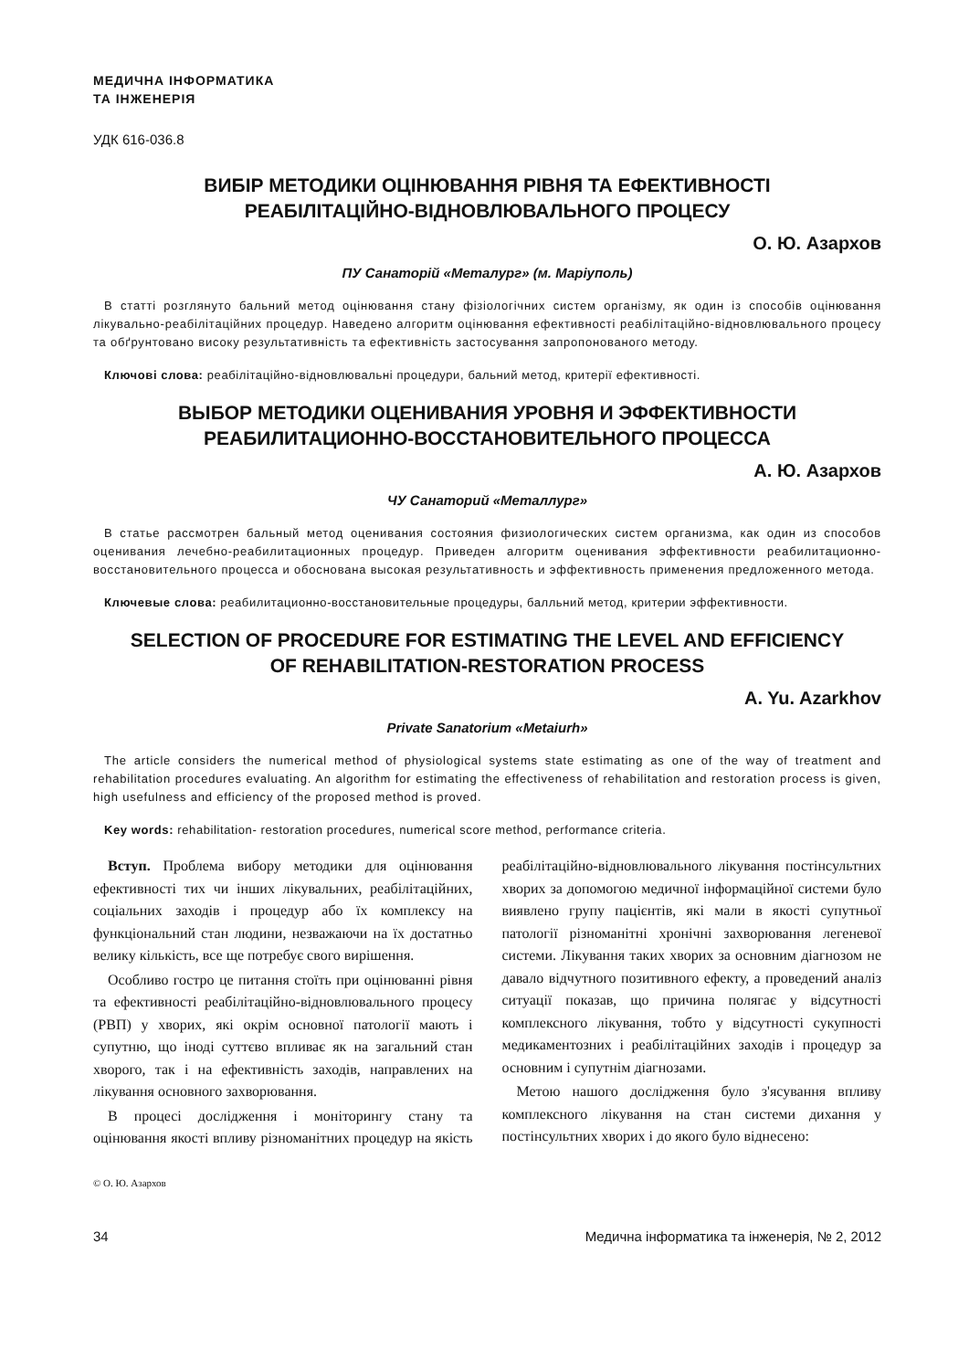МЕДИЧНА ІНФОРМАТИКА
ТА ІНЖЕНЕРІЯ
УДК 616-036.8
ВИБІР МЕТОДИКИ ОЦІНЮВАННЯ РІВНЯ ТА ЕФЕКТИВНОСТІ
РЕАБІЛІТАЦІЙНО-ВІДНОВЛЮВАЛЬНОГО ПРОЦЕСУ
О. Ю. Азархов
ПУ Санаторій «Металург» (м. Маріуполь)
В статті розглянуто бальний метод оцінювання стану фізіологічних систем організму, як один із способів оцінювання лікувально-реабілітаційних процедур. Наведено алгоритм оцінювання ефективності реабілітаційно-відновлювального процесу та обґрунтовано високу результативність та ефективність застосування запропонованого методу.
Ключові слова: реабілітаційно-відновлювальні процедури, бальний метод, критерії ефективності.
ВЫБОР МЕТОДИКИ ОЦЕНИВАНИЯ УРОВНЯ И ЭФФЕКТИВНОСТИ
РЕАБИЛИТАЦИОННО-ВОССТАНОВИТЕЛЬНОГО ПРОЦЕССА
А. Ю. Азархов
ЧУ Санаторий «Металлург»
В статье рассмотрен бальный метод оценивания состояния физиологических систем организма, как один из способов оценивания лечебно-реабилитационных процедур. Приведен алгоритм оценивания эффективности реабилитационно-восстановительного процесса и обоснована высокая результативность и эффективность применения предложенного метода.
Ключевые слова: реабилитационно-восстановительные процедуры, балльний метод, критерии эффективности.
SELECTION OF PROCEDURE FOR ESTIMATING THE LEVEL AND EFFICIENCY
OF REHABILITATION-RESTORATION PROCESS
A. Yu. Azarkhov
Private Sanatorium «Metaiurh»
The article considers the numerical method of physiological systems state estimating as one of the way of treatment and rehabilitation procedures evaluating. An algorithm for estimating the effectiveness of rehabilitation and restoration process is given, high usefulness and efficiency of the proposed method is proved.
Key words: rehabilitation- restoration procedures, numerical score method, performance criteria.
Вступ. Проблема вибору методики для оцінювання ефективності тих чи інших лікувальних, реабілітаційних, соціальних заходів і процедур або їх комплексу на функціональний стан людини, незважаючи на їх достатньо велику кількість, все ще потребує свого вирішення.
Особливо гостро це питання стоїть при оцінюванні рівня та ефективності реабілітаційно-відновлювального процесу (РВП) у хворих, які окрім основної патології мають і супутню, що іноді суттєво впливає як на загальний стан хворого, так і на ефективність заходів, направлених на лікування основного захворювання.
В процесі дослідження і моніторингу стану та оцінювання якості впливу різноманітних процедур на якість реабілітаційно-відновлювального лікування постінсультних хворих за допомогою медичної інформаційної системи було виявлено групу пацієнтів, які мали в якості супутньої патології різноманітні хронічні захворювання легеневої системи. Лікування таких хворих за основним діагнозом не давало відчутного позитивного ефекту, а проведений аналіз ситуації показав, що причина полягає у відсутності комплексного лікування, тобто у відсутності сукупності медикаментозних і реабілітаційних заходів і процедур за основним і супутнім діагнозами.
Метою нашого дослідження було з'ясування впливу комплексного лікування на стан системи дихання у постінсультних хворих і до якого було віднесено:
© О. Ю. Азархов
34 Медична інформатика та інженерія, № 2, 2012